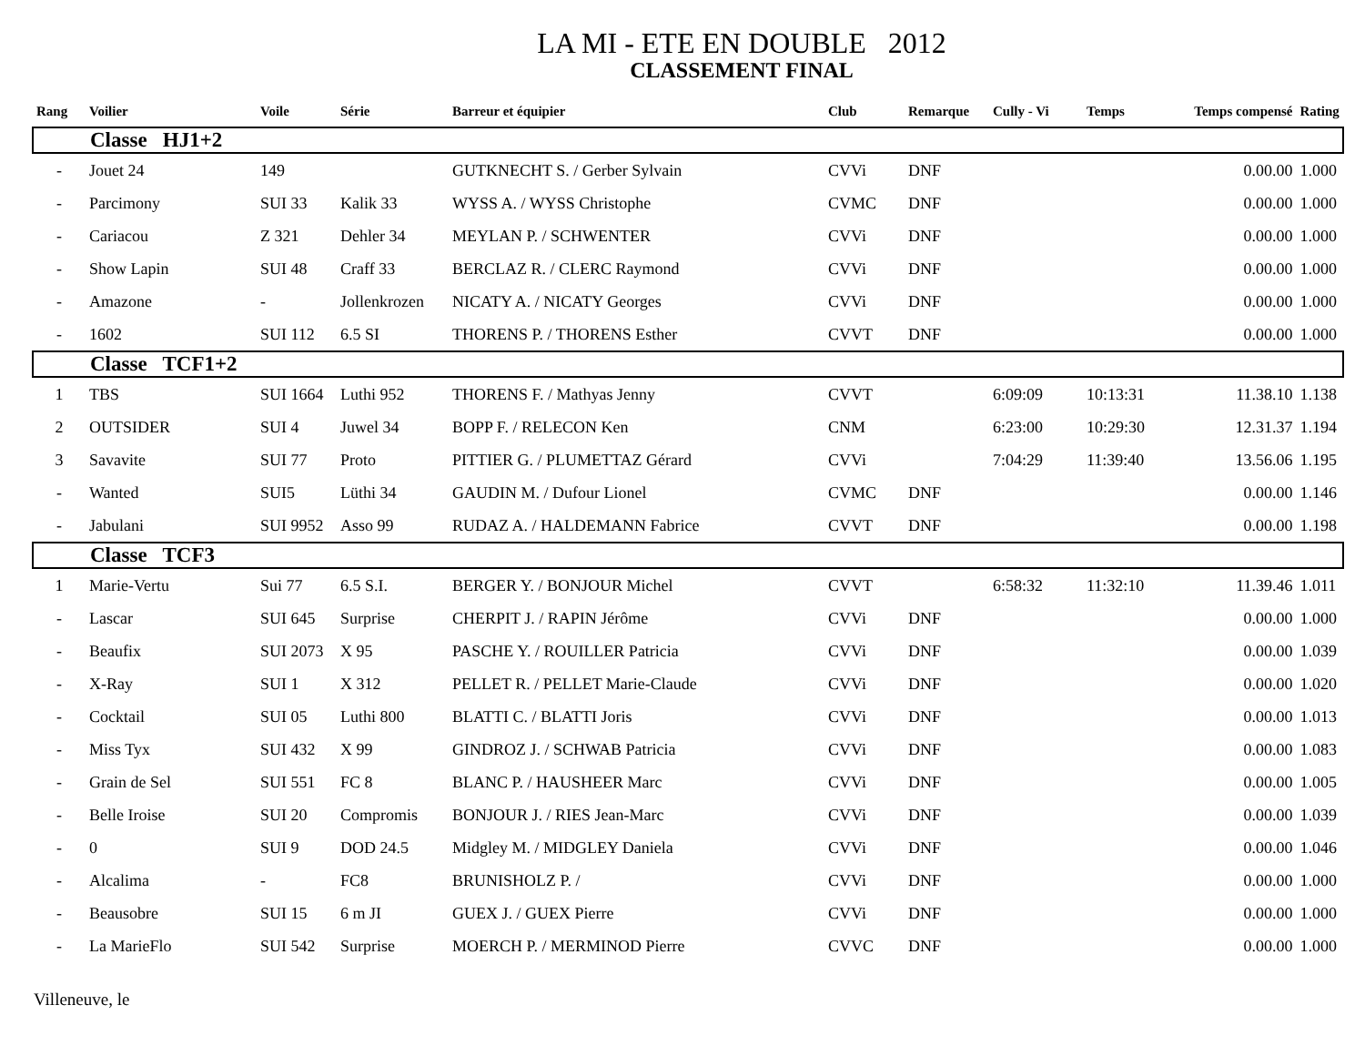LA MI - ETE EN DOUBLE 2012
CLASSEMENT FINAL
| Rang | Voilier | Voile | Série | Barreur et équipier | Club | Remarque | Cully - Vi | Temps | Temps compensé | Rating |
| --- | --- | --- | --- | --- | --- | --- | --- | --- | --- | --- |
| Classe HJ1+2 | | | | | | | | | | |
| - | Jouet 24 | 149 | | GUTKNECHT S. / Gerber Sylvain | CVVi | DNF | | | 0.00.00 | 1.000 |
| - | Parcimony | SUI 33 | Kalik 33 | WYSS A. / WYSS Christophe | CVMC | DNF | | | 0.00.00 | 1.000 |
| - | Cariacou | Z 321 | Dehler 34 | MEYLAN P. / SCHWENTER | CVVi | DNF | | | 0.00.00 | 1.000 |
| - | Show Lapin | SUI 48 | Craff 33 | BERCLAZ R. / CLERC Raymond | CVVi | DNF | | | 0.00.00 | 1.000 |
| - | Amazone | - | Jollenkrozen | NICATY A. / NICATY Georges | CVVi | DNF | | | 0.00.00 | 1.000 |
| - | 1602 | SUI 112 | 6.5 SI | THORENS P. / THORENS Esther | CVVT | DNF | | | 0.00.00 | 1.000 |
| Classe TCF1+2 | | | | | | | | | | |
| 1 | TBS | SUI 1664 | Luthi 952 | THORENS F. / Mathyas Jenny | CVVT | | 6:09:09 | 10:13:31 | 11.38.10 | 1.138 |
| 2 | OUTSIDER | SUI 4 | Juwel 34 | BOPP F. / RELECON Ken | CNM | | 6:23:00 | 10:29:30 | 12.31.37 | 1.194 |
| 3 | Savavite | SUI 77 | Proto | PITTIER G. / PLUMETTAZ Gérard | CVVi | | 7:04:29 | 11:39:40 | 13.56.06 | 1.195 |
| - | Wanted | SUI5 | Lüthi 34 | GAUDIN M. / Dufour Lionel | CVMC | DNF | | | 0.00.00 | 1.146 |
| - | Jabulani | SUI 9952 | Asso 99 | RUDAZ A. / HALDEMANN Fabrice | CVVT | DNF | | | 0.00.00 | 1.198 |
| Classe TCF3 | | | | | | | | | | |
| 1 | Marie-Vertu | Sui 77 | 6.5 S.I. | BERGER Y. / BONJOUR Michel | CVVT | | 6:58:32 | 11:32:10 | 11.39.46 | 1.011 |
| - | Lascar | SUI 645 | Surprise | CHERPIT J. / RAPIN Jérôme | CVVi | DNF | | | 0.00.00 | 1.000 |
| - | Beaufix | SUI 2073 | X 95 | PASCHE Y. / ROUILLER Patricia | CVVi | DNF | | | 0.00.00 | 1.039 |
| - | X-Ray | SUI 1 | X 312 | PELLET R. / PELLET Marie-Claude | CVVi | DNF | | | 0.00.00 | 1.020 |
| - | Cocktail | SUI 05 | Luthi 800 | BLATTI C. / BLATTI Joris | CVVi | DNF | | | 0.00.00 | 1.013 |
| - | Miss Tyx | SUI 432 | X 99 | GINDROZ J. / SCHWAB Patricia | CVVi | DNF | | | 0.00.00 | 1.083 |
| - | Grain de Sel | SUI 551 | FC 8 | BLANC P. / HAUSHEER Marc | CVVi | DNF | | | 0.00.00 | 1.005 |
| - | Belle Iroise | SUI 20 | Compromis | BONJOUR J. / RIES Jean-Marc | CVVi | DNF | | | 0.00.00 | 1.039 |
| - | 0 | SUI 9 | DOD 24.5 | Midgley M. / MIDGLEY Daniela | CVVi | DNF | | | 0.00.00 | 1.046 |
| - | Alcalima | - | FC8 | BRUNISHOLZ P. / | CVVi | DNF | | | 0.00.00 | 1.000 |
| - | Beausobre | SUI 15 | 6 m JI | GUEX J. / GUEX Pierre | CVVi | DNF | | | 0.00.00 | 1.000 |
| - | La MarieFlo | SUI 542 | Surprise | MOERCH P. / MERMINOD Pierre | CVVC | DNF | | | 0.00.00 | 1.000 |
Villeneuve, le